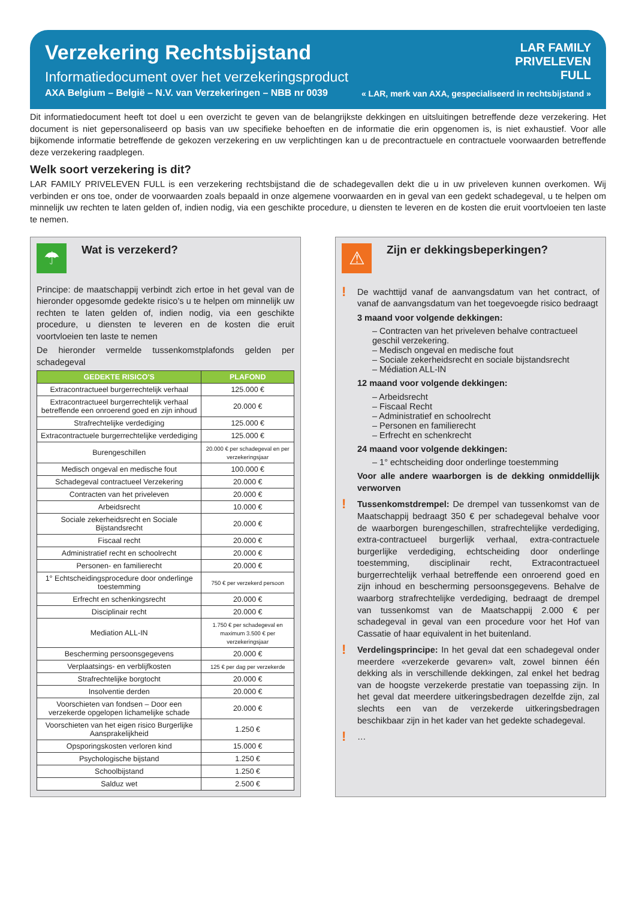Verzekering Rechtsbijstand
Informatiedocument over het verzekeringsproduct
AXA Belgium – België – N.V. van Verzekeringen – NBB nr 0039
LAR FAMILY
PRIVELEVEN
FULL
« LAR, merk van AXA, gespecialiseerd in rechtsbijstand »
Dit informatiedocument heeft tot doel u een overzicht te geven van de belangrijkste dekkingen en uitsluitingen betreffende deze verzekering. Het document is niet gepersonaliseerd op basis van uw specifieke behoeften en de informatie die erin opgenomen is, is niet exhaustief. Voor alle bijkomende informatie betreffende de gekozen verzekering en uw verplichtingen kan u de precontractuele en contractuele voorwaarden betreffende deze verzekering raadplegen.
Welk soort verzekering is dit?
LAR FAMILY PRIVELEVEN FULL is een verzekering rechtsbijstand die de schadegevallen dekt die u in uw priveleven kunnen overkomen. Wij verbinden er ons toe, onder de voorwaarden zoals bepaald in onze algemene voorwaarden en in geval van een gedekt schadegeval, u te helpen om minnelijk uw rechten te laten gelden of, indien nodig, via een geschikte procedure, u diensten te leveren en de kosten die eruit voortvloeien ten laste te nemen.
☂
Wat is verzekerd?
Principe: de maatschappij verbindt zich ertoe in het geval van de hieronder opgesomde gedekte risico's u te helpen om minnelijk uw rechten te laten gelden of, indien nodig, via een geschikte procedure, u diensten te leveren en de kosten die eruit voortvloeien ten laste te nemen
De hieronder vermelde tussenkomstplafonds gelden per schadegeval
| GEDEKTE RISICO'S | PLAFOND |
| --- | --- |
| Extracontractueel burgerrechtelijk verhaal | 125.000 € |
| Extracontractueel burgerrechtelijk verhaal betreffende een onroerend goed en zijn inhoud | 20.000 € |
| Strafrechtelijke verdediging | 125.000 € |
| Extracontractuele burgerrechtelijke verdediging | 125.000 € |
| Burengeschillen | 20.000 € per schadegeval en per verzekeringsjaar |
| Medisch ongeval en medische fout | 100.000 € |
| Schadegeval contractueel Verzekering | 20.000 € |
| Contracten van het priveleven | 20.000 € |
| Arbeidsrecht | 10.000 € |
| Sociale zekerheidsrecht en Sociale Bijstandsrecht | 20.000 € |
| Fiscaal recht | 20.000 € |
| Administratief recht en schoolrecht | 20.000 € |
| Personen- en familierecht | 20.000 € |
| 1° Echtscheidingsprocedure door onderlinge toestemming | 750 € per verzekerd persoon |
| Erfrecht en schenkingsrecht | 20.000 € |
| Disciplinair recht | 20.000 € |
| Mediation ALL-IN | 1.750 € per schadegeval en maximum 3.500 € per verzekeringsjaar |
| Bescherming persoonsgegevens | 20.000 € |
| Verplaatsings- en verblijfkosten | 125 € per dag per verzekerde |
| Strafrechtelijke borgtocht | 20.000 € |
| Insolventie derden | 20.000 € |
| Voorschieten van fondsen – Door een verzekerde opgelopen lichamelijke schade | 20.000 € |
| Voorschieten van het eigen risico Burgerlijke Aansprakelijkheid | 1.250 € |
| Opsporingskosten verloren kind | 15.000 € |
| Psychologische bijstand | 1.250 € |
| Schoolbijstand | 1.250 € |
| Salduz wet | 2.500 € |
⚠
Zijn er dekkingsbeperkingen?
!
De wachttijd vanaf de aanvangsdatum van het contract, of vanaf de aanvangsdatum van het toegevoegde risico bedraagt
3 maand voor volgende dekkingen:
– Contracten van het priveleven behalve contractueel geschil verzekering.
– Medisch ongeval en medische fout
– Sociale zekerheidsrecht en sociale bijstandsrecht
– Médiation ALL-IN
12 maand voor volgende dekkingen:
– Arbeidsrecht
– Fiscaal Recht
– Administratief en schoolrecht
– Personen en familierecht
– Erfrecht en schenkrecht
24 maand voor volgende dekkingen:
– 1° echtscheiding door onderlinge toestemming
Voor alle andere waarborgen is de dekking onmiddellijk verworven
!
Tussenkomstdrempel: De drempel van tussenkomst van de Maatschappij bedraagt 350 € per schadegeval behalve voor de waarborgen burengeschillen, strafrechtelijke verdediging, extra-contractueel burgerlijk verhaal, extra-contractuele burgerlijke verdediging, echtscheiding door onderlinge toestemming, disciplinair recht, Extracontractueel burgerrechtelijk verhaal betreffende een onroerend goed en zijn inhoud en bescherming persoonsgegevens. Behalve de waarborg strafrechtelijke verdediging, bedraagt de drempel van tussenkomst van de Maatschappij 2.000 € per schadegeval in geval van een procedure voor het Hof van Cassatie of haar equivalent in het buitenland.
!
Verdelingsprincipe: In het geval dat een schadegeval onder meerdere «verzekerde gevaren» valt, zowel binnen één dekking als in verschillende dekkingen, zal enkel het bedrag van de hoogste verzekerde prestatie van toepassing zijn. In het geval dat meerdere uitkeringsbedragen dezelfde zijn, zal slechts een van de verzekerde uitkeringsbedragen beschikbaar zijn in het kader van het gedekte schadegeval.
!
…